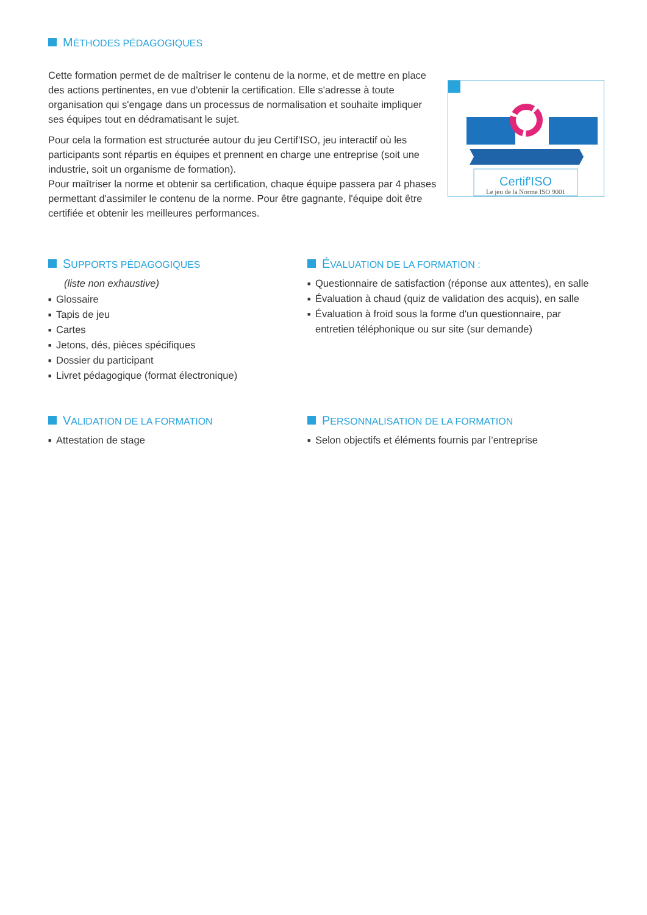MÉTHODES PÉDAGOGIQUES
Cette formation permet de de maîtriser le contenu de la norme, et de mettre en place des actions pertinentes, en vue d'obtenir la certification. Elle s'adresse à toute organisation qui s'engage dans un processus de normalisation et souhaite impliquer ses équipes tout en dédramatisant le sujet.
Pour cela la formation est structurée autour du jeu Certif'ISO, jeu interactif où les participants sont répartis en équipes et prennent en charge une entreprise (soit une industrie, soit un organisme de formation).
Pour maîtriser la norme et obtenir sa certification, chaque équipe passera par 4 phases permettant d'assimiler le contenu de la norme. Pour être gagnante, l'équipe doit être certifiée et obtenir les meilleures performances.
Certif'ISO
Le jeu de la Norme ISO 9001
SUPPORTS PÉDAGOGIQUES
(liste non exhaustive)
■ Glossaire
■ Tapis de jeu
■ Cartes
■ Jetons, dés, pièces spécifiques
■ Dossier du participant
■ Livret pédagogique (format électronique)
ÉVALUATION DE LA FORMATION :
■ Questionnaire de satisfaction (réponse aux attentes), en salle
■ Évaluation à chaud (quiz de validation des acquis), en salle
■ Évaluation à froid sous la forme d'un questionnaire, par entretien téléphonique ou sur site (sur demande)
VALIDATION DE LA FORMATION
■ Attestation de stage
PERSONNALISATION DE LA FORMATION
■ Selon objectifs et éléments fournis par l’entreprise